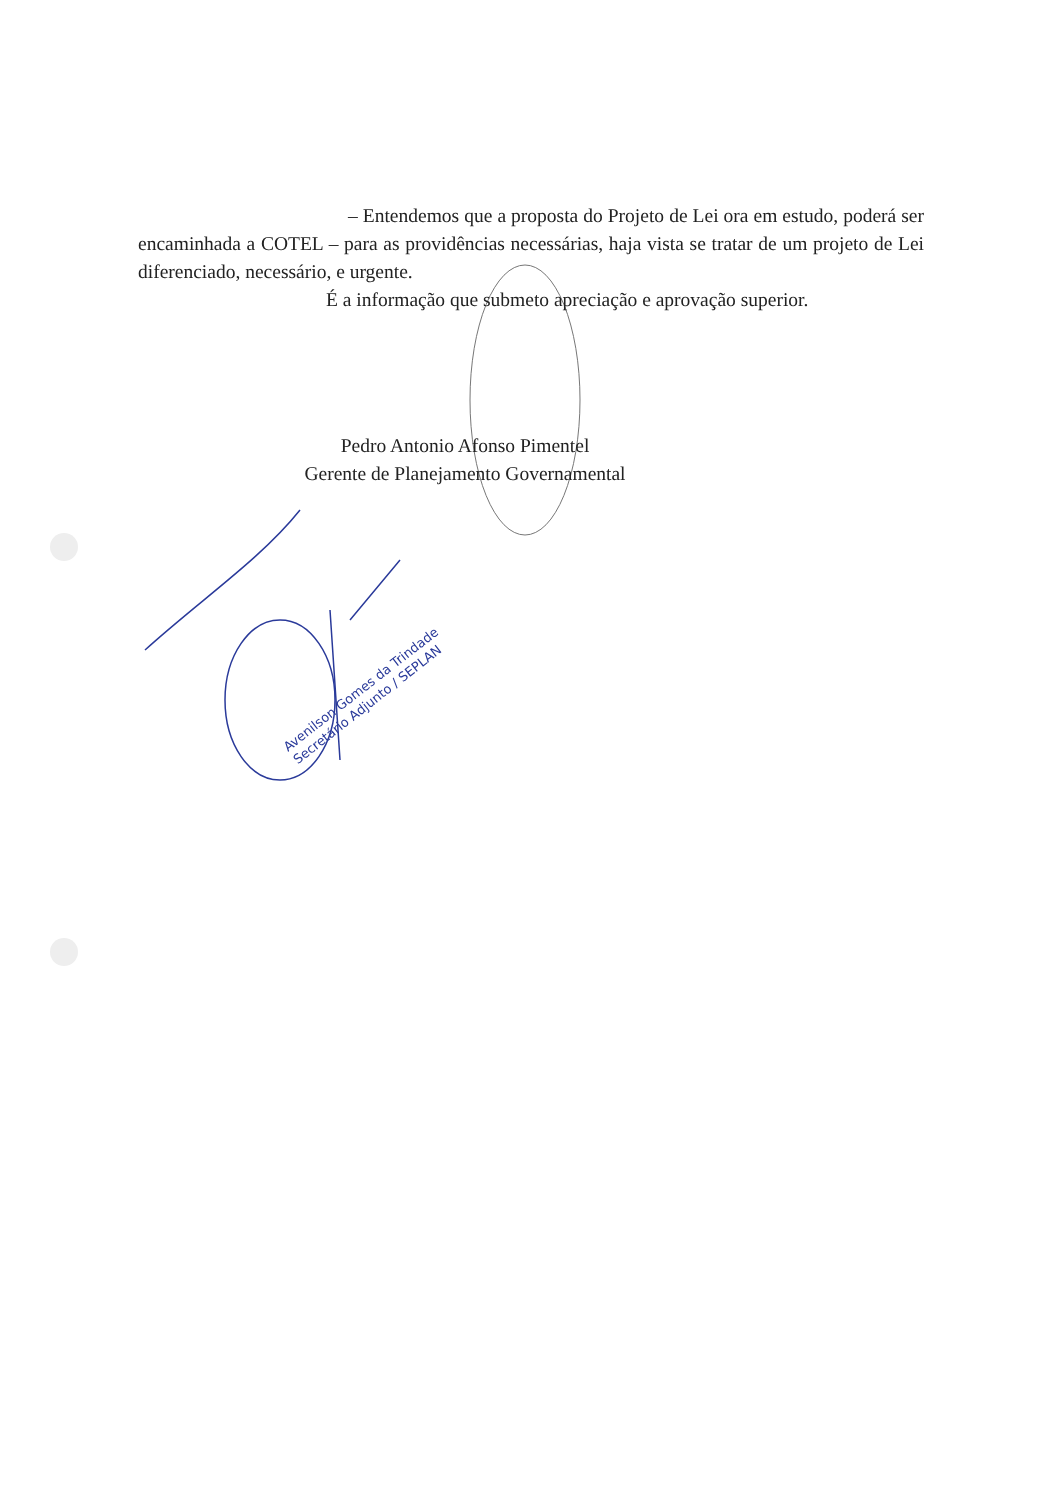– Entendemos que a proposta do Projeto de Lei ora em estudo, poderá ser encaminhada a COTEL – para as providências necessárias, haja vista se tratar de um projeto de Lei diferenciado, necessário, e urgente.
É a informação que submeto apreciação e aprovação superior.
Pedro Antonio Afonso Pimentel
Gerente de Planejamento Governamental
Avenilson Gomes da Trindade
Secretário Adjunto / SEPLAN